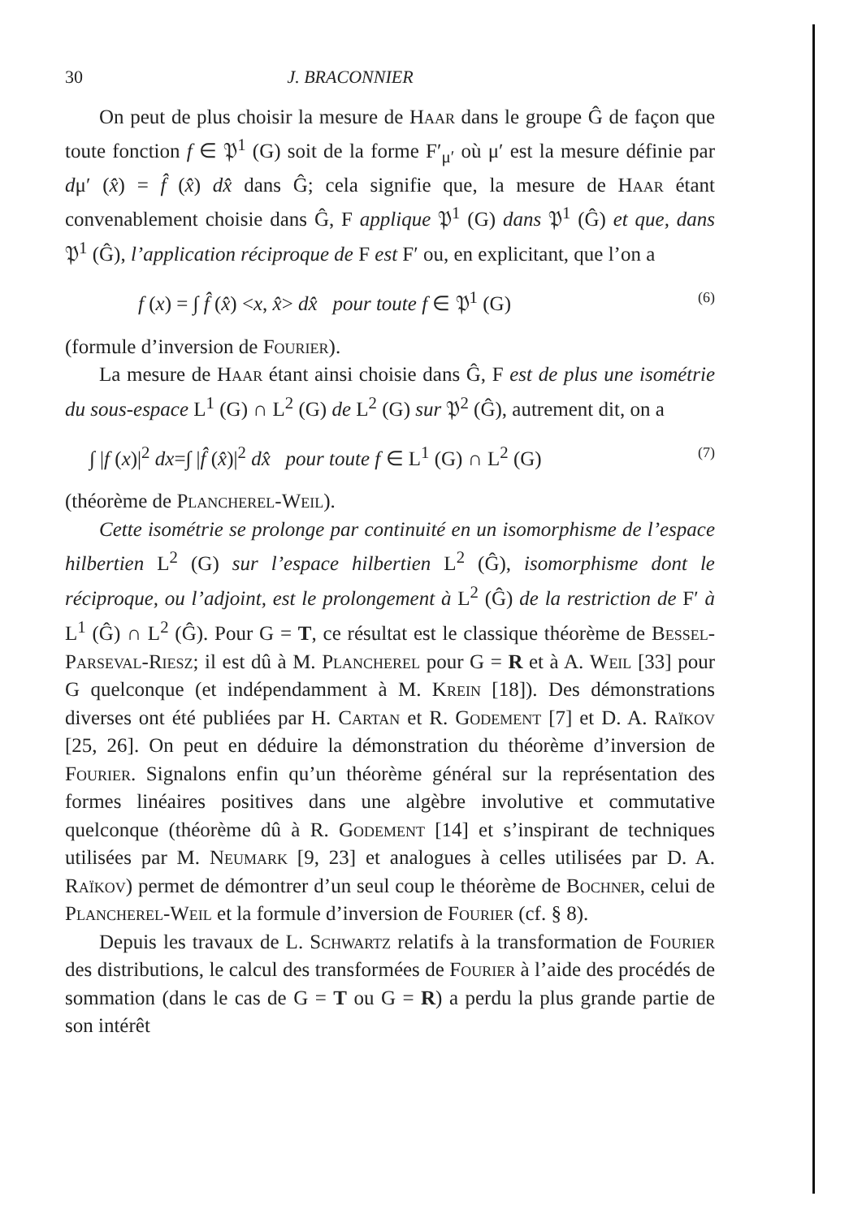30 J. BRACONNIER
On peut de plus choisir la mesure de Haar dans le groupe Ĝ de façon que toute fonction f ∈ 𝔓<sup>1</sup> (G) soit de la forme F′<sub>μ′</sub> où μ′ est la mesure définie par dμ′ (x̂) = f̂ (x̂) dx̂ dans Ĝ; cela signifie que, la mesure de Haar étant convenablement choisie dans Ĝ, F applique 𝔓<sup>1</sup> (G) dans 𝔓<sup>1</sup> (Ĝ) et que, dans 𝔓<sup>1</sup> (Ĝ), l’application réciproque de F est F′ ou, en explicitant, que l’on a
f (x) = ∫ f̂ (x̂) <x, x̂> dx̂ pour toute f ∈ 𝔓<sup>1</sup> (G) (6)
(formule d’inversion de Fourier).
La mesure de Haar étant ainsi choisie dans Ĝ, F est de plus une isométrie du sous-espace L<sup>1</sup> (G) ∩ L<sup>2</sup> (G) de L<sup>2</sup> (G) sur 𝔓<sup>2</sup> (Ĝ), autrement dit, on a
∫ |f (x)|<sup>2</sup> dx=∫ |f̂ (x̂)|<sup>2</sup> dx̂ pour toute f ∈ L<sup>1</sup> (G) ∩ L<sup>2</sup> (G) (7)
(théorème de Plancherel-Weil).
Cette isométrie se prolonge par continuité en un isomorphisme de l’espace hilbertien L<sup>2</sup> (G) sur l’espace hilbertien L<sup>2</sup> (Ĝ), isomorphisme dont le réciproque, ou l’adjoint, est le prolongement à L<sup>2</sup> (Ĝ) de la restriction de F′ à L<sup>1</sup> (Ĝ) ∩ L<sup>2</sup> (Ĝ). Pour G = T, ce résultat est le classique théorème de Bessel-Parseval-Riesz; il est dû à M. Plancherel pour G = R et à A. Weil [33] pour G quelconque (et indépendamment à M. Krein [18]). Des démonstrations diverses ont été publiées par H. Cartan et R. Godement [7] et D. A. Raïkov [25, 26]. On peut en déduire la démonstration du théorème d’inversion de Fourier. Signalons enfin qu’un théorème général sur la représentation des formes linéaires positives dans une algèbre involutive et commutative quelconque (théorème dû à R. Godement [14] et s’inspirant de techniques utilisées par M. Neumark [9, 23] et analogues à celles utilisées par D. A. Raïkov) permet de démontrer d’un seul coup le théorème de Bochner, celui de Plancherel-Weil et la formule d’inversion de Fourier (cf. § 8).
Depuis les travaux de L. Schwartz relatifs à la transformation de Fourier des distributions, le calcul des transformées de Fourier à l’aide des procédés de sommation (dans le cas de G = T ou G = R) a perdu la plus grande partie de son intérêt